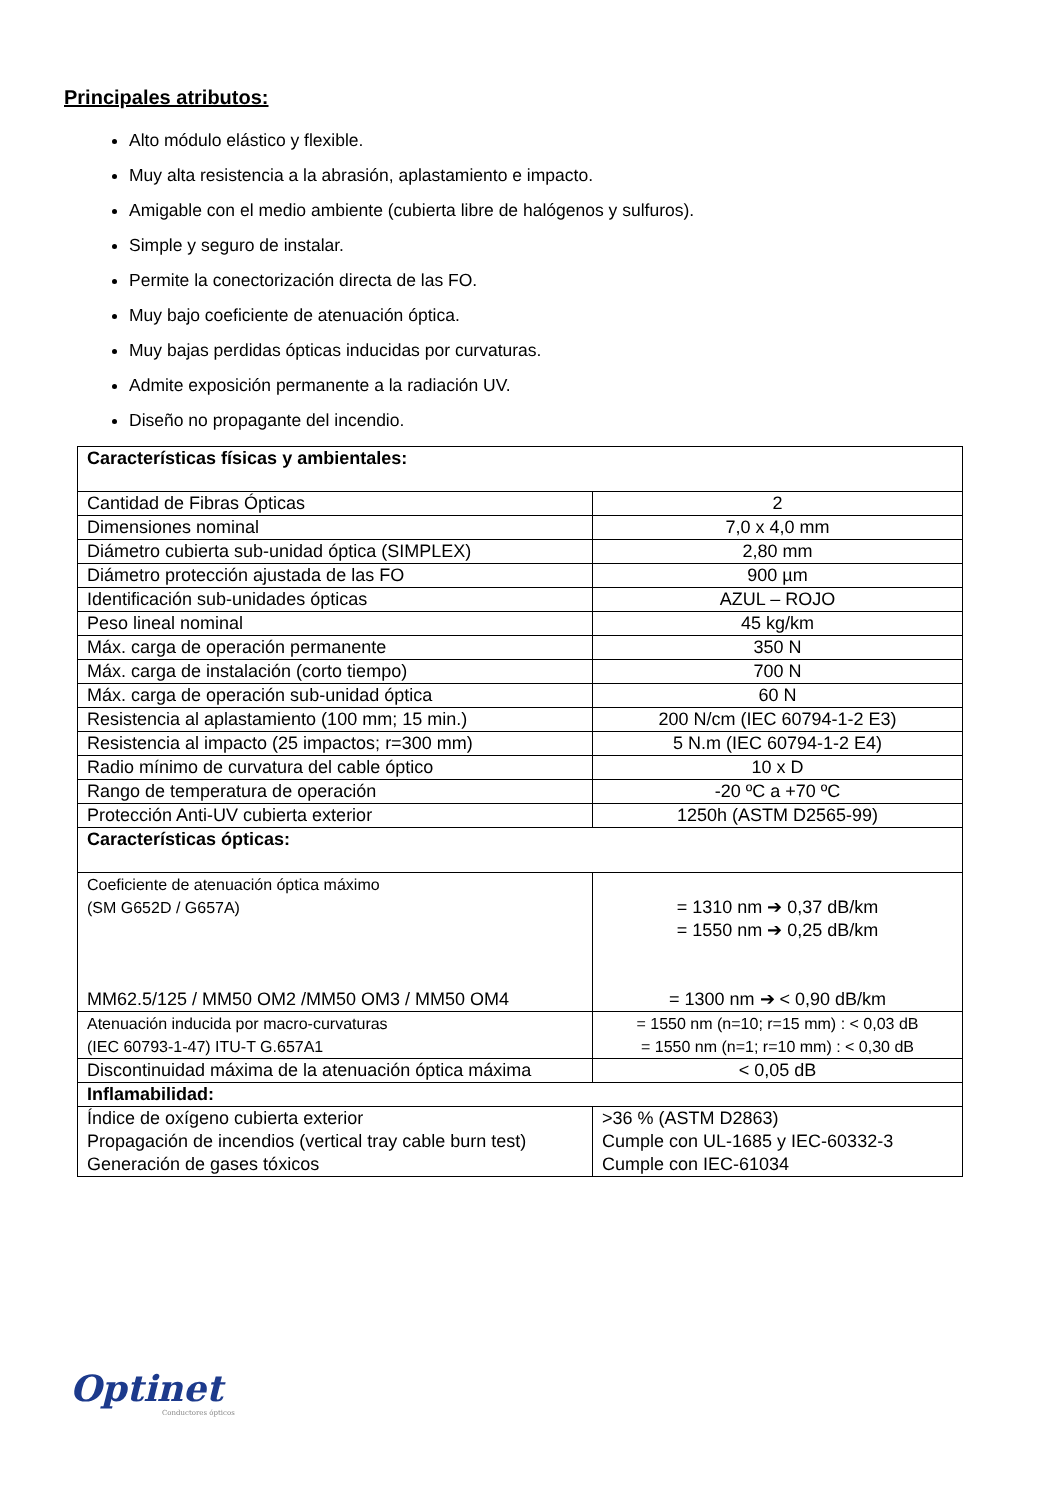Principales atributos:
Alto módulo elástico y flexible.
Muy alta resistencia a la abrasión, aplastamiento e impacto.
Amigable con el medio ambiente (cubierta libre de halógenos y sulfuros).
Simple y seguro de instalar.
Permite la conectorización directa de las FO.
Muy bajo coeficiente de atenuación óptica.
Muy bajas perdidas ópticas inducidas por curvaturas.
Admite exposición permanente a la radiación UV.
Diseño no propagante del incendio.
| Características físicas y ambientales: | |
| Cantidad de Fibras Ópticas | 2 |
| Dimensiones nominal | 7,0 x 4,0 mm |
| Diámetro cubierta sub-unidad óptica (SIMPLEX) | 2,80 mm |
| Diámetro protección ajustada de las FO | 900 µm |
| Identificación sub-unidades ópticas | AZUL – ROJO |
| Peso lineal nominal | 45 kg/km |
| Máx. carga de operación permanente | 350 N |
| Máx. carga de instalación (corto tiempo) | 700 N |
| Máx. carga de operación sub-unidad óptica | 60 N |
| Resistencia al aplastamiento (100 mm; 15 min.) | 200 N/cm (IEC 60794-1-2 E3) |
| Resistencia al impacto (25 impactos; r=300 mm) | 5 N.m (IEC 60794-1-2 E4) |
| Radio mínimo de curvatura del cable óptico | 10 x D |
| Rango de temperatura de operación | -20 ºC a +70 ºC |
| Protección Anti-UV cubierta exterior | 1250h (ASTM D2565-99) |
| Características ópticas: | |
| Coeficiente de atenuación óptica máximo (SM G652D / G657A) MM62.5/125 / MM50 OM2 /MM50 OM3 / MM50 OM4 | = 1310 nm ➔ 0,37 dB/km = 1550 nm ➔ 0,25 dB/km = 1300 nm ➔ < 0,90 dB/km |
| Atenuación inducida por macro-curvaturas (IEC 60793-1-47) ITU-T G.657A1 | = 1550 nm (n=10; r=15 mm) : < 0,03 dB = 1550 nm (n=1; r=10 mm) : < 0,30 dB |
| Discontinuidad máxima de la atenuación óptica máxima | < 0,05 dB |
| Inflamabilidad: | |
| Índice de oxígeno cubierta exterior Propagación de incendios (vertical tray cable burn test) Generación de gases tóxicos | >36 % (ASTM D2863) Cumple con UL-1685 y IEC-60332-3 Cumple con IEC-61034 |
Optinet
Conductores ópticos